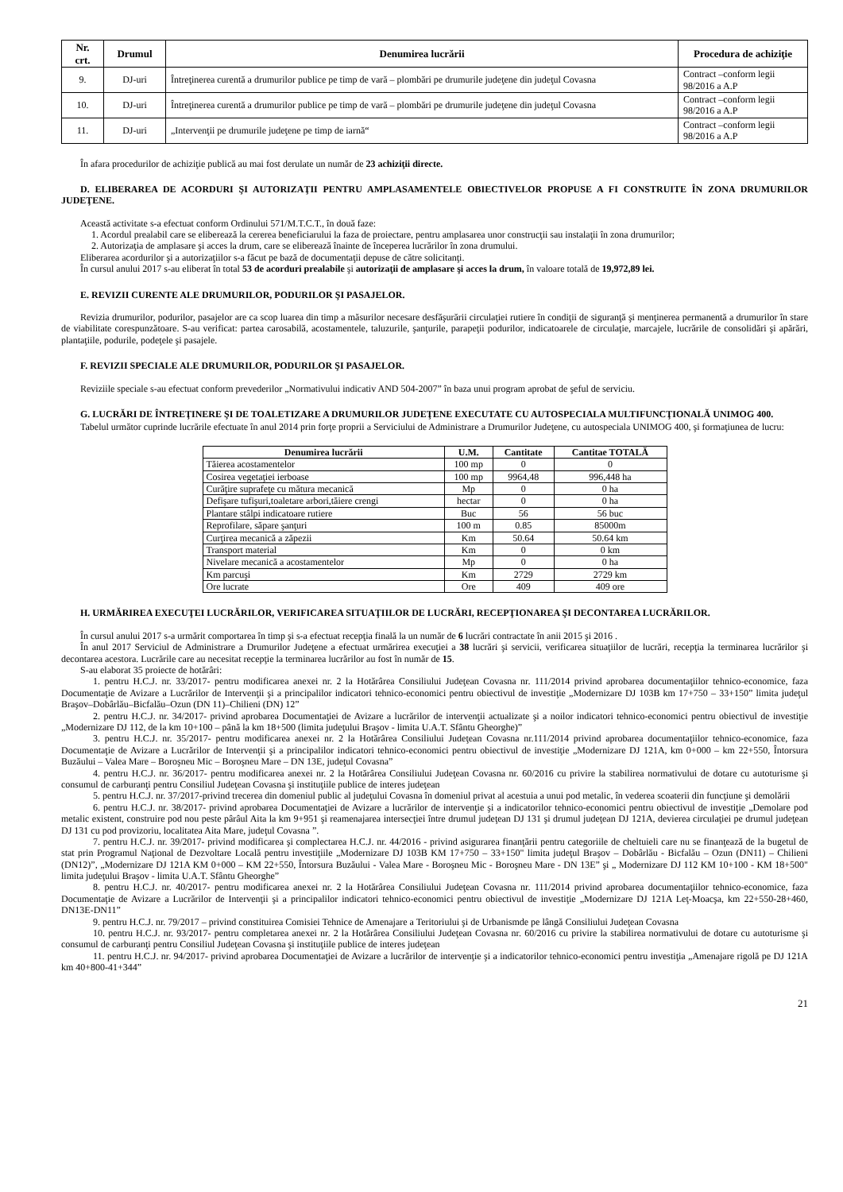| Nr. crt. | Drumul | Denumirea lucrării | Procedura de achiziţie |
| --- | --- | --- | --- |
| 9. | DJ-uri | Întreţinerea curentă a drumurilor publice pe timp de vară – plombări pe drumurile judeţene din judeţul Covasna | Contract –conform legii 98/2016 a A.P |
| 10. | DJ-uri | Întreţinerea curentă a drumurilor publice pe timp de vară – plombări pe drumurile judeţene din judeţul Covasna | Contract –conform legii 98/2016 a A.P |
| 11. | DJ-uri | „Intervenţii pe drumurile judeţene pe timp de iarnă“ | Contract –conform legii 98/2016 a A.P |
În afara procedurilor de achiziţie publică au mai fost derulate un număr de 23 achiziţii directe.
D. ELIBERAREA DE ACORDURI ŞI AUTORIZAŢII PENTRU AMPLASAMENTELE OBIECTIVELOR PROPUSE A FI CONSTRUITE ÎN ZONA DRUMURILOR JUDEŢENE.
Această activitate s-a efectuat conform Ordinului 571/M.T.C.T., în două faze:
1. Acordul prealabil care se eliberează la cererea beneficiarului la faza de proiectare, pentru amplasarea unor construcţii sau instalaţii în zona drumurilor;
2. Autorizaţia de amplasare şi acces la drum, care se eliberează înainte de începerea lucrărilor în zona drumului.
Eliberarea acordurilor şi a autorizaţiilor s-a făcut pe bază de documentaţii depuse de către solicitanţi.
În cursul anului 2017 s-au eliberat în total 53 de acorduri prealabile şi autorizaţii de amplasare şi acces la drum, în valoare totală de 19,972,89 lei.
E. REVIZII CURENTE ALE DRUMURILOR, PODURILOR ŞI PASAJELOR.
Revizia drumurilor, podurilor, pasajelor are ca scop luarea din timp a măsurilor necesare desfăşurării circulaţiei rutiere în condiţii de siguranţă şi menţinerea permanentă a drumurilor în stare de viabilitate corespunzătoare. S-au verificat: partea carosabilă, acostamentele, taluzurile, şanţurile, parapeţii podurilor, indicatoarele de circulaţie, marcajele, lucrările de consolidări şi apărări, plantaţiile, podurile, podeţele şi pasajele.
F. REVIZII SPECIALE ALE DRUMURILOR, PODURILOR ŞI PASAJELOR.
Reviziile speciale s-au efectuat conform prevederilor „Normativului indicativ AND 504-2007” în baza unui program aprobat de şeful de serviciu.
G. LUCRĂRI DE ÎNTREŢINERE ŞI DE TOALETIZARE A DRUMURILOR JUDEŢENE EXECUTATE CU AUTOSPECIALA MULTIFUNCŢIONALĂ UNIMOG 400.
Tabelul următor cuprinde lucrările efectuate în anul 2014 prin forţe proprii a Serviciului de Administrare a Drumurilor Judeţene, cu autospeciala UNIMOG 400, şi formaţiunea de lucru:
| Denumirea lucrării | U.M. | Cantitate | Cantitae TOTALĂ |
| --- | --- | --- | --- |
| Tăierea acostamentelor | 100 mp | 0 | 0 |
| Cosirea vegetaţiei ierboase | 100 mp | 9964,48 | 996,448 ha |
| Curăţire suprafeţe cu mătura mecanică | Mp | 0 | 0 ha |
| Defişare tufişuri,toaletare arbori,tăiere crengi | hectar | 0 | 0 ha |
| Plantare stâlpi indicatoare rutiere | Buc | 56 | 56 buc |
| Reprofilare, săpare şanţuri | 100 m | 0.85 | 85000m |
| Curţirea mecanică a zăpezii | Km | 50.64 | 50.64 km |
| Transport material | Km | 0 | 0 km |
| Nivelare mecanică a acostamentelor | Mp | 0 | 0 ha |
| Km parcuşi | Km | 2729 | 2729 km |
| Ore lucrate | Ore | 409 | 409 ore |
H. URMĂRIREA EXECUŢEI LUCRĂRILOR, VERIFICAREA SITUAŢIILOR DE LUCRĂRI, RECEPŢIONAREA ŞI DECONTAREA LUCRĂRILOR.
În cursul anului 2017 s-a urmărit comportarea în timp şi s-a efectuat recepţia finală la un număr de 6 lucrări contractate în anii 2015 şi 2016 .
În anul 2017 Serviciul de Administrare a Drumurilor Judeţene a efectuat urmărirea execuţiei a 38 lucrări şi servicii, verificarea situaţiilor de lucrări, recepţia la terminarea lucrărilor şi decontarea acestora. Lucrările care au necesitat recepţie la terminarea lucrărilor au fost în număr de 15.
S-au elaborat 35 proiecte de hotărâri:
1. pentru H.C.J. nr. 33/2017- pentru modificarea anexei nr. 2 la Hotărârea Consiliului Judeţean Covasna nr. 111/2014 privind aprobarea documentaţiilor tehnico-economice, faza Documentaţie de Avizare a Lucrărilor de Intervenţii şi a principalilor indicatori tehnico-economici pentru obiectivul de investiţie „Modernizare DJ 103B km 17+750 – 33+150” limita judeţul Braşov–Dobârlău–Bicfalău–Ozun (DN 11)–Chilieni (DN) 12”
2. pentru H.C.J. nr. 34/2017- privind aprobarea Documentaţiei de Avizare a lucrărilor de intervenţii actualizate şi a noilor indicatori tehnico-economici pentru obiectivul de investiţie „Modernizare DJ 112, de la km 10+100 – până la km 18+500 (limita judeţului Braşov - limita U.A.T. Sfântu Gheorghe)”
3. pentru H.C.J. nr. 35/2017- pentru modificarea anexei nr. 2 la Hotărârea Consiliului Judeţean Covasna nr.111/2014 privind aprobarea documentaţiilor tehnico-economice, faza Documentaţie de Avizare a Lucrărilor de Intervenţii şi a principalilor indicatori tehnico-economici pentru obiectivul de investiţie „Modernizare DJ 121A, km 0+000 – km 22+550, Întorsura Buzăului – Valea Mare – Boroşneu Mic – Boroşneu Mare – DN 13E, judeţul Covasna”
4. pentru H.C.J. nr. 36/2017- pentru modificarea anexei nr. 2 la Hotărârea Consiliului Judeţean Covasna nr. 60/2016 cu privire la stabilirea normativului de dotare cu autoturisme şi consumul de carburanţi pentru Consiliul Judeţean Covasna şi instituţiile publice de interes judeţean
5. pentru H.C.J. nr. 37/2017-privind trecerea din domeniul public al judeţului Covasna în domeniul privat al acestuia a unui pod metalic, în vederea scoaterii din funcţiune şi demolării
6. pentru H.C.J. nr. 38/2017- privind aprobarea Documentaţiei de Avizare a lucrărilor de intervenţie şi a indicatorilor tehnico-economici pentru obiectivul de investiţie „Demolare pod metalic existent, construire pod nou peste pârâul Aita la km 9+951 şi reamenajarea intersecţiei între drumul judeţean DJ 131 şi drumul judeţean DJ 121A, devierea circulaţiei pe drumul judeţean DJ 131 cu pod provizoriu, localitatea Aita Mare, judeţul Covasna ”.
7. pentru H.C.J. nr. 39/2017- privind modificarea şi complectarea H.C.J. nr. 44/2016 - privind asigurarea finanţării pentru categoriile de cheltuieli care nu se finanţează de la bugetul de stat prin Programul Naţional de Dezvoltare Locală pentru investiţiile „Modernizare DJ 103B KM 17+750 – 33+150" limita judeţul Braşov – Dobârlău - Bicfalău – Ozun (DN11) – Chilieni (DN12)”, „Modernizare DJ 121A KM 0+000 – KM 22+550, Întorsura Buzăului - Valea Mare - Boroşneu Mic - Boroşneu Mare - DN 13E” şi „ Modernizare DJ 112 KM 10+100 - KM 18+500" limita judeţului Braşov - limita U.A.T. Sfântu Gheorghe”
8. pentru H.C.J. nr. 40/2017- pentru modificarea anexei nr. 2 la Hotărârea Consiliului Judeţean Covasna nr. 111/2014 privind aprobarea documentaţiilor tehnico-economice, faza Documentaţie de Avizare a Lucrărilor de Intervenţii şi a principalilor indicatori tehnico-economici pentru obiectivul de investiţie „Modernizare DJ 121A Leţ-Moacşa, km 22+550-28+460, DN13E-DN11”
9. pentru H.C.J. nr. 79/2017 – privind constituirea Comisiei Tehnice de Amenajare a Teritoriului şi de Urbanismde pe lângă Consiliului Judeţean Covasna
10. pentru H.C.J. nr. 93/2017- pentru completarea anexei nr. 2 la Hotărârea Consiliului Judeţean Covasna nr. 60/2016 cu privire la stabilirea normativului de dotare cu autoturisme şi consumul de carburanţi pentru Consiliul Judeţean Covasna şi instituţiile publice de interes judeţean
11. pentru H.C.J. nr. 94/2017- privind aprobarea Documentaţiei de Avizare a lucrărilor de intervenţie şi a indicatorilor tehnico-economici pentru investiţia „Amenajare rigolă pe DJ 121A km 40+800-41+344”
21